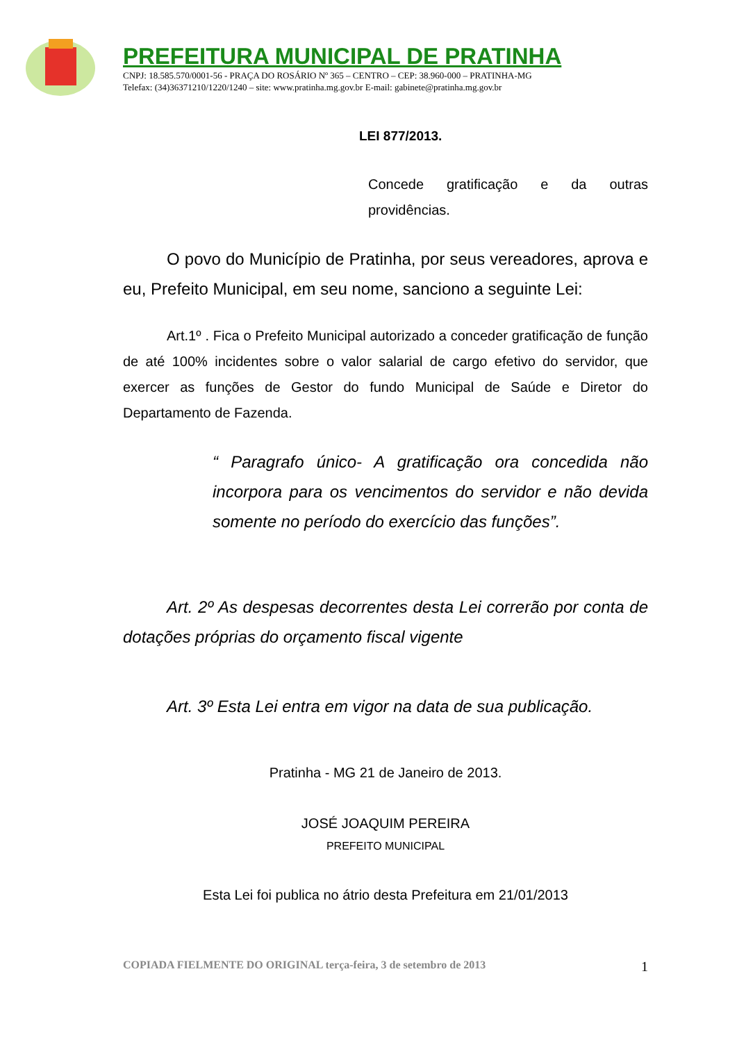PREFEITURA MUNICIPAL DE PRATINHA
CNPJ: 18.585.570/0001-56 - PRAÇA DO ROSÁRIO Nº 365 – CENTRO – CEP: 38.960-000 – PRATINHA-MG
Telefax: (34)36371210/1220/1240 – site: www.pratinha.mg.gov.br E-mail: gabinete@pratinha.mg.gov.br
LEI 877/2013.
Concede gratificação e da outras providências.
O povo do Município de Pratinha, por seus vereadores, aprova e eu, Prefeito Municipal, em seu nome, sanciono a seguinte Lei:
Art.1º . Fica o Prefeito Municipal autorizado a conceder gratificação de função de até 100% incidentes sobre o valor salarial de cargo efetivo do servidor, que exercer as funções de Gestor do fundo Municipal de Saúde e Diretor do Departamento de Fazenda.
“ Paragrafo único- A gratificação ora concedida não incorpora para os vencimentos do servidor e não devida somente no período do exercício das funções”.
Art. 2º As despesas decorrentes desta Lei correrão por conta de dotações próprias do orçamento fiscal vigente
Art. 3º Esta Lei entra em vigor na data de sua publicação.
Pratinha - MG 21 de Janeiro de 2013.
JOSÉ JOAQUIM PEREIRA
PREFEITO MUNICIPAL
Esta Lei foi publica no átrio desta Prefeitura em 21/01/2013
COPIADA FIELMENTE DO ORIGINAL terça-feira, 3 de setembro de 2013 1